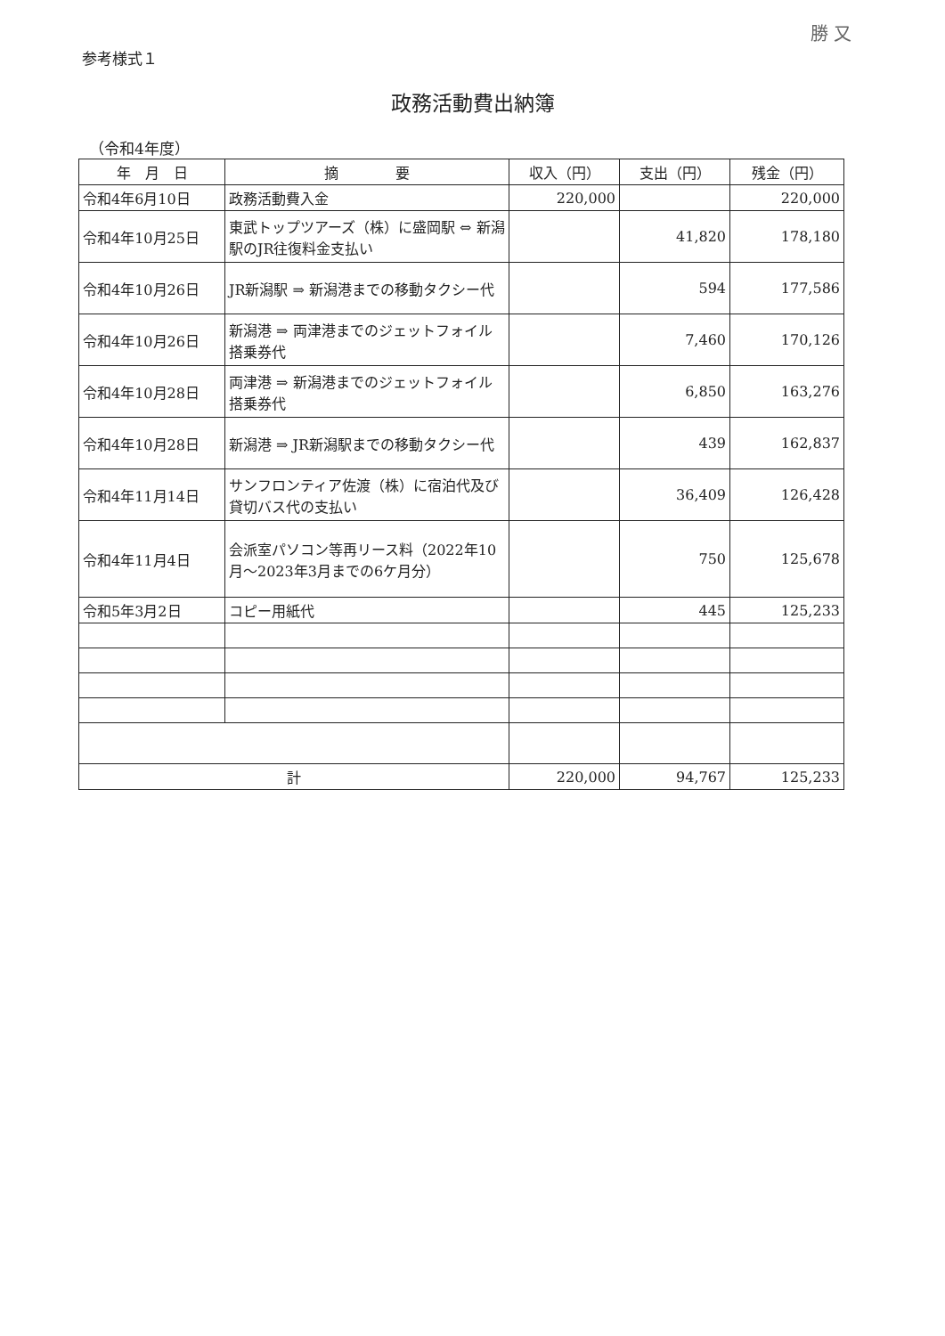勝 又
参考様式１
政務活動費出納簿
（令和4年度）
| 年 月 日 | 摘 要 | 収入（円） | 支出（円） | 残金（円） |
| --- | --- | --- | --- | --- |
| 令和4年6月10日 | 政務活動費入金 | 220,000 | | 220,000 |
| 令和4年10月25日 | 東武トップツアーズ（株）に盛岡駅 ⇔ 新潟駅のJR往復料金支払い | | 41,820 | 178,180 |
| 令和4年10月26日 | JR新潟駅 ⇒ 新潟港までの移動タクシー代 | | 594 | 177,586 |
| 令和4年10月26日 | 新潟港 ⇒ 両津港までのジェットフォイル搭乗券代 | | 7,460 | 170,126 |
| 令和4年10月28日 | 両津港 ⇒ 新潟港までのジェットフォイル搭乗券代 | | 6,850 | 163,276 |
| 令和4年10月28日 | 新潟港 ⇒ JR新潟駅までの移動タクシー代 | | 439 | 162,837 |
| 令和4年11月14日 | サンフロンティア佐渡（株）に宿泊代及び貸切バス代の支払い | | 36,409 | 126,428 |
| 令和4年11月4日 | 会派室パソコン等再リース料（2022年10月～2023年3月までの6ケ月分） | | 750 | 125,678 |
| 令和5年3月2日 | コピー用紙代 | | 445 | 125,233 |
| 計 | | 220,000 | 94,767 | 125,233 |